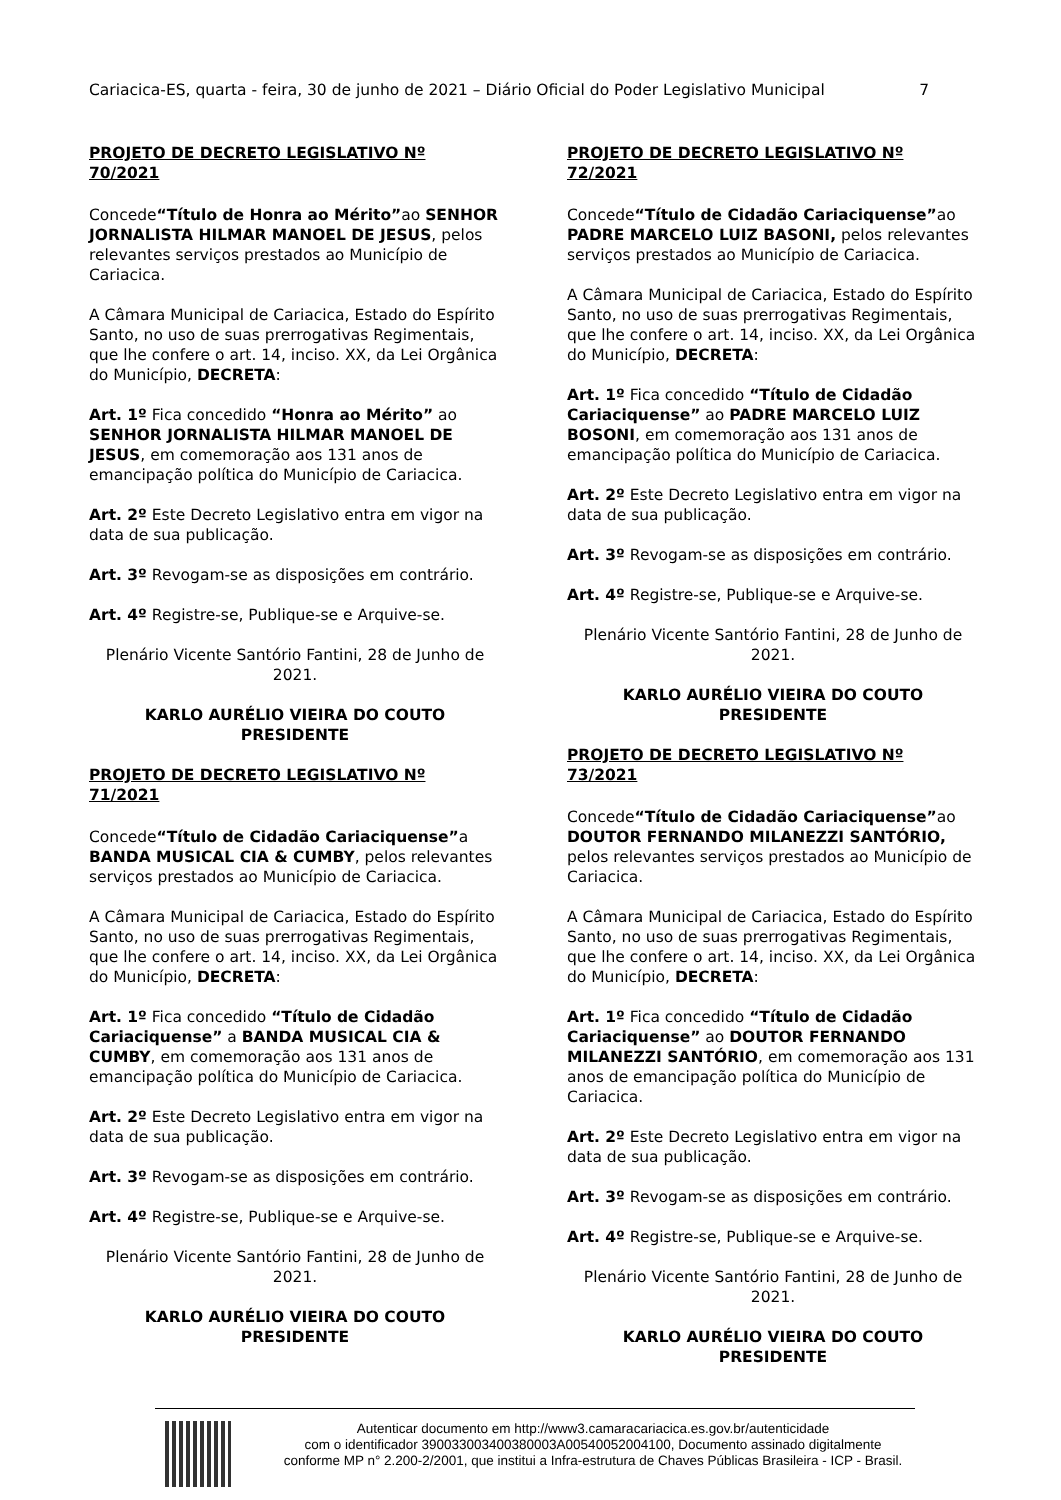Cariacica-ES, quarta - feira, 30 de junho de 2021 – Diário Oficial do Poder Legislativo Municipal 7
PROJETO DE DECRETO LEGISLATIVO Nº 70/2021
Concede“Título de Honra ao Mérito”ao SENHOR JORNALISTA HILMAR MANOEL DE JESUS, pelos relevantes serviços prestados ao Município de Cariacica.
A Câmara Municipal de Cariacica, Estado do Espírito Santo, no uso de suas prerrogativas Regimentais, que lhe confere o art. 14, inciso. XX, da Lei Orgânica do Município, DECRETA:
Art. 1º Fica concedido “Honra ao Mérito” ao SENHOR JORNALISTA HILMAR MANOEL DE JESUS, em comemoração aos 131 anos de emancipação política do Município de Cariacica.
Art. 2º Este Decreto Legislativo entra em vigor na data de sua publicação.
Art. 3º Revogam-se as disposições em contrário.
Art. 4º Registre-se, Publique-se e Arquive-se.
Plenário Vicente Santório Fantini, 28 de Junho de 2021.
KARLO AURÉLIO VIEIRA DO COUTO
PRESIDENTE
PROJETO DE DECRETO LEGISLATIVO Nº 71/2021
Concede“Título de Cidadão Cariaciquense”a BANDA MUSICAL CIA & CUMBY, pelos relevantes serviços prestados ao Município de Cariacica.
A Câmara Municipal de Cariacica, Estado do Espírito Santo, no uso de suas prerrogativas Regimentais, que lhe confere o art. 14, inciso. XX, da Lei Orgânica do Município, DECRETA:
Art. 1º Fica concedido “Título de Cidadão Cariaciquense” a BANDA MUSICAL CIA & CUMBY, em comemoração aos 131 anos de emancipação política do Município de Cariacica.
Art. 2º Este Decreto Legislativo entra em vigor na data de sua publicação.
Art. 3º Revogam-se as disposições em contrário.
Art. 4º Registre-se, Publique-se e Arquive-se.
Plenário Vicente Santório Fantini, 28 de Junho de 2021.
KARLO AURÉLIO VIEIRA DO COUTO
PRESIDENTE
PROJETO DE DECRETO LEGISLATIVO Nº 72/2021
Concede“Título de Cidadão Cariaciquense”ao PADRE MARCELO LUIZ BASONI, pelos relevantes serviços prestados ao Município de Cariacica.
A Câmara Municipal de Cariacica, Estado do Espírito Santo, no uso de suas prerrogativas Regimentais, que lhe confere o art. 14, inciso. XX, da Lei Orgânica do Município, DECRETA:
Art. 1º Fica concedido “Título de Cidadão Cariaciquense” ao PADRE MARCELO LUIZ BOSONI, em comemoração aos 131 anos de emancipação política do Município de Cariacica.
Art. 2º Este Decreto Legislativo entra em vigor na data de sua publicação.
Art. 3º Revogam-se as disposições em contrário.
Art. 4º Registre-se, Publique-se e Arquive-se.
Plenário Vicente Santório Fantini, 28 de Junho de 2021.
KARLO AURÉLIO VIEIRA DO COUTO
PRESIDENTE
PROJETO DE DECRETO LEGISLATIVO Nº 73/2021
Concede“Título de Cidadão Cariaciquense”ao DOUTOR FERNANDO MILANEZZI SANTÓRIO, pelos relevantes serviços prestados ao Município de Cariacica.
A Câmara Municipal de Cariacica, Estado do Espírito Santo, no uso de suas prerrogativas Regimentais, que lhe confere o art. 14, inciso. XX, da Lei Orgânica do Município, DECRETA:
Art. 1º Fica concedido “Título de Cidadão Cariaciquense” ao DOUTOR FERNANDO MILANEZZI SANTÓRIO, em comemoração aos 131 anos de emancipação política do Município de Cariacica.
Art. 2º Este Decreto Legislativo entra em vigor na data de sua publicação.
Art. 3º Revogam-se as disposições em contrário.
Art. 4º Registre-se, Publique-se e Arquive-se.
Plenário Vicente Santório Fantini, 28 de Junho de 2021.
KARLO AURÉLIO VIEIRA DO COUTO
PRESIDENTE
Autenticar documento em http://www3.camaracariacica.es.gov.br/autenticidade
com o identificador 390033003400380003A00540052004100, Documento assinado digitalmente
conforme MP n° 2.200-2/2001, que institui a Infra-estrutura de Chaves Públicas Brasileira - ICP - Brasil.